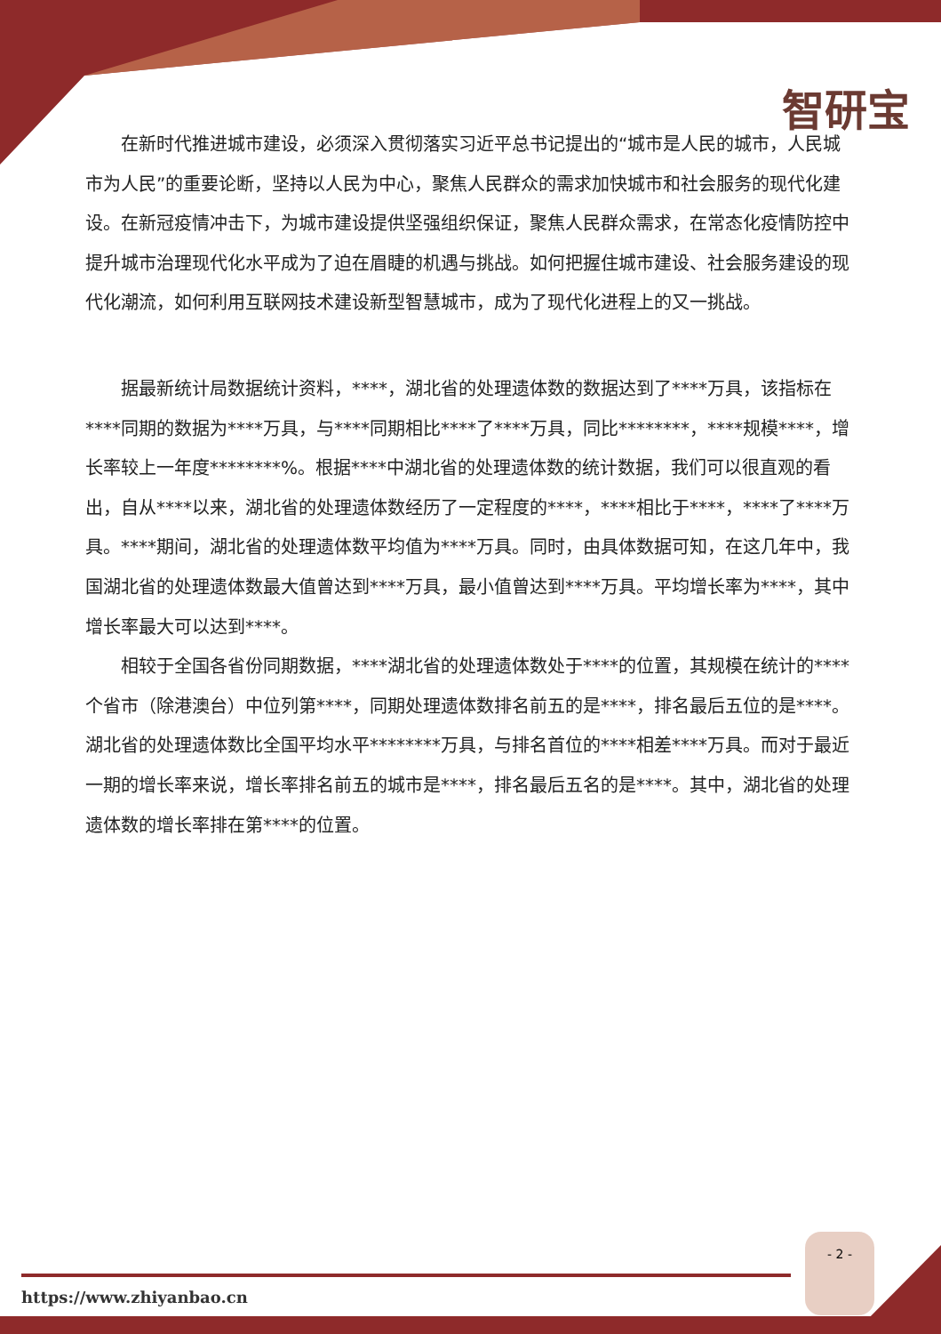智研宝
在新时代推进城市建设，必须深入贯彻落实习近平总书记提出的“城市是人民的城市，人民城市为人民”的重要论断，坚持以人民为中心，聚焦人民群众的需求加快城市和社会服务的现代化建设。在新冠疫情冲击下，为城市建设提供坚强组织保证，聚焦人民群众需求，在常态化疫情防控中提升城市治理现代化水平成为了迫在眉睫的机遇与挑战。如何把握住城市建设、社会服务建设的现代化潮流，如何利用互联网技术建设新型智慧城市，成为了现代化进程上的又一挑战。
据最新统计局数据统计资料，****，湖北省的处理遗体数的数据达到了****万具，该指标在****同期的数据为****万具，与****同期相比****了****万具，同比********，****规模****，增长率较上一年度********%。根据****中湖北省的处理遗体数的统计数据，我们可以很直观的看出，自从****以来，湖北省的处理遗体数经历了一定程度的****，****相比于****，****了****万具。****期间，湖北省的处理遗体数平均值为****万具。同时，由具体数据可知，在这几年中，我国湖北省的处理遗体数最大值曾达到****万具，最小值曾达到****万具。平均增长率为****，其中增长率最大可以达到****。
相较于全国各省份同期数据，****湖北省的处理遗体数处于****的位置，其规模在统计的****个省市（除港澳台）中位列第****，同期处理遗体数排名前五的是****，排名最后五位的是****。湖北省的处理遗体数比全国平均水平********万具，与排名首位的****相差****万具。而对于最近一期的增长率来说，增长率排名前五的城市是****，排名最后五名的是****。其中，湖北省的处理遗体数的增长率排在第****的位置。
- 2 -
https://www.zhiyanbao.cn